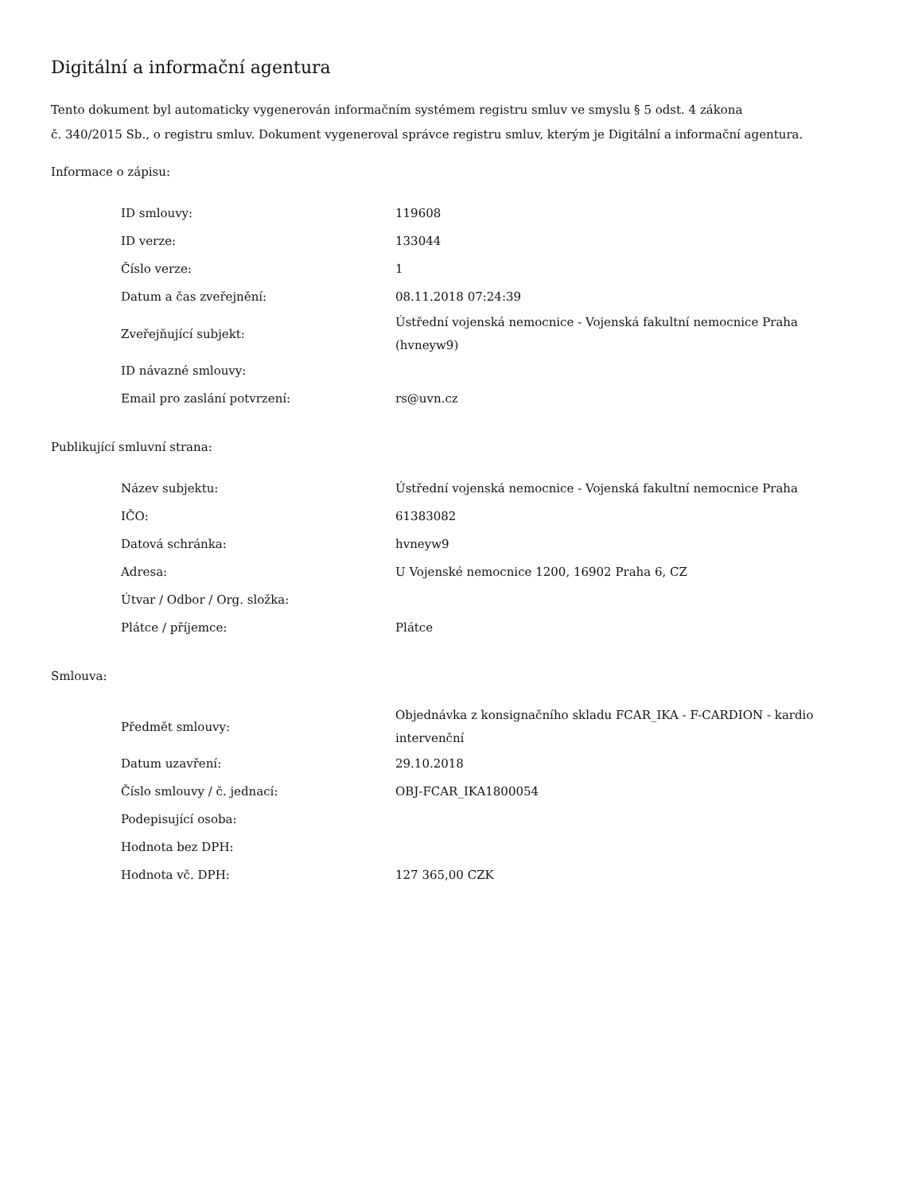Digitální a informační agentura
Tento dokument byl automaticky vygenerován informačním systémem registru smluv ve smyslu § 5 odst. 4 zákona
č. 340/2015 Sb., o registru smluv. Dokument vygeneroval správce registru smluv, kterým je Digitální a informační agentura.
Informace o zápisu:
| ID smlouvy: | 119608 |
| ID verze: | 133044 |
| Číslo verze: | 1 |
| Datum a čas zveřejnění: | 08.11.2018 07:24:39 |
| Zveřejňující subjekt: | Ústřední vojenská nemocnice - Vojenská fakultní nemocnice Praha (hvneyw9) |
| ID návazné smlouvy: | |
| Email pro zaslání potvrzení: | rs@uvn.cz |
Publikující smluvní strana:
| Název subjektu: | Ústřední vojenská nemocnice - Vojenská fakultní nemocnice Praha |
| IČO: | 61383082 |
| Datová schránka: | hvneyw9 |
| Adresa: | U Vojenské nemocnice 1200, 16902 Praha 6, CZ |
| Útvar / Odbor / Org. složka: | |
| Plátce / příjemce: | Plátce |
Smlouva:
| Předmět smlouvy: | Objednávka z konsignačního skladu FCAR_IKA - F-CARDION - kardio intervenční |
| Datum uzavření: | 29.10.2018 |
| Číslo smlouvy / č. jednací: | OBJ-FCAR_IKA1800054 |
| Podepisující osoba: | |
| Hodnota bez DPH: | |
| Hodnota vč. DPH: | 127 365,00 CZK |